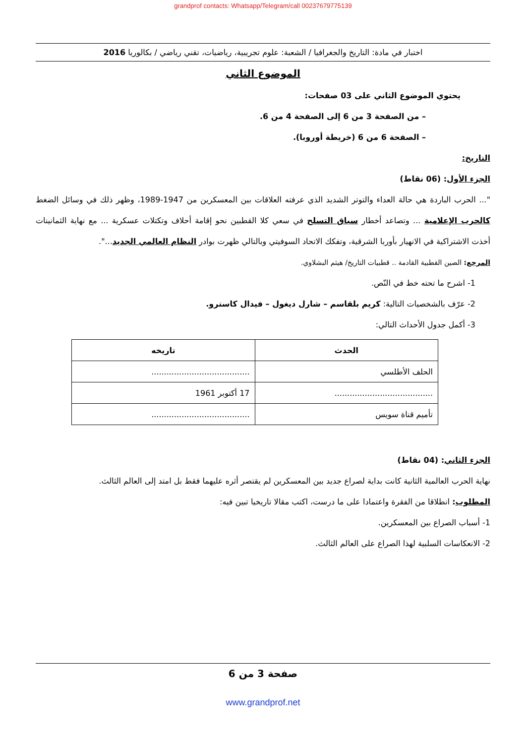grandprof contacts: Whatsapp/Telegram/call 00237679775139
اختبار في مادة: التاريخ والجغرافيا / الشعبة: علوم تجريبية، رياضيات، تقني رياضي / بكالوريا 2016
الموضوع الثاني
يحتوي الموضوع الثاني على 03 صفحات:
– من الصفحة 3 من 6 إلى الصفحة 4 من 6.
– الصفحة 6 من 6 (خريطة أوروبا).
التاريخ:
الجزء الأول: (06 نقاط)
"... الحرب الباردة هي حالة العداء والتوتر الشديد الذي عرفته العلاقات بين المعسكرين من 1947-1989، وظهر ذلك في وسائل الضغط كالحرب الإعلامية ... وتصاعد أخطار سباق التسلح في سعي كلا القطبين نحو إقامة أحلاف وتكتلات عسكرية ... مع نهاية الثمانينات أخذت الاشتراكية في الانهيار بأوربا الشرقية، وتفكك الاتحاد السوفيتي وبالتالي ظهرت بوادر النظام العالمي الجديد...".
المرجع: الصين القطبية القادمة .. قطبيات التاريخ/ هيثم البشلاوي.
1- اشرح ما تحته خط في النّص.
2- عرّف بالشخصيات التالية: كريم بلقاسم – شارل ديغول – فيدال كاسترو.
3- أكمل جدول الأحداث التالي:
| الحدث | تاريخه |
| --- | --- |
| الحلف الأطلسي | ....................................... |
| ....................................... | 17 أكتوبر 1961 |
| تأميم قناة سويس | ....................................... |
الجزء الثاني: (04 نقاط)
نهاية الحرب العالمية الثانية كانت بداية لصراع جديد بين المعسكرين لم يقتصر أثره عليهما فقط بل امتد إلى العالم الثالث.
المطلوب: انطلاقا من الفقرة واعتمادا على ما درست، اكتب مقالا تاريخيا تبين فيه:
1- أسباب الصراع بين المعسكرين.
2- الانعكاسات السلبية لهذا الصراع على العالم الثالث.
صفحة 3 من 6
www.grandprof.net